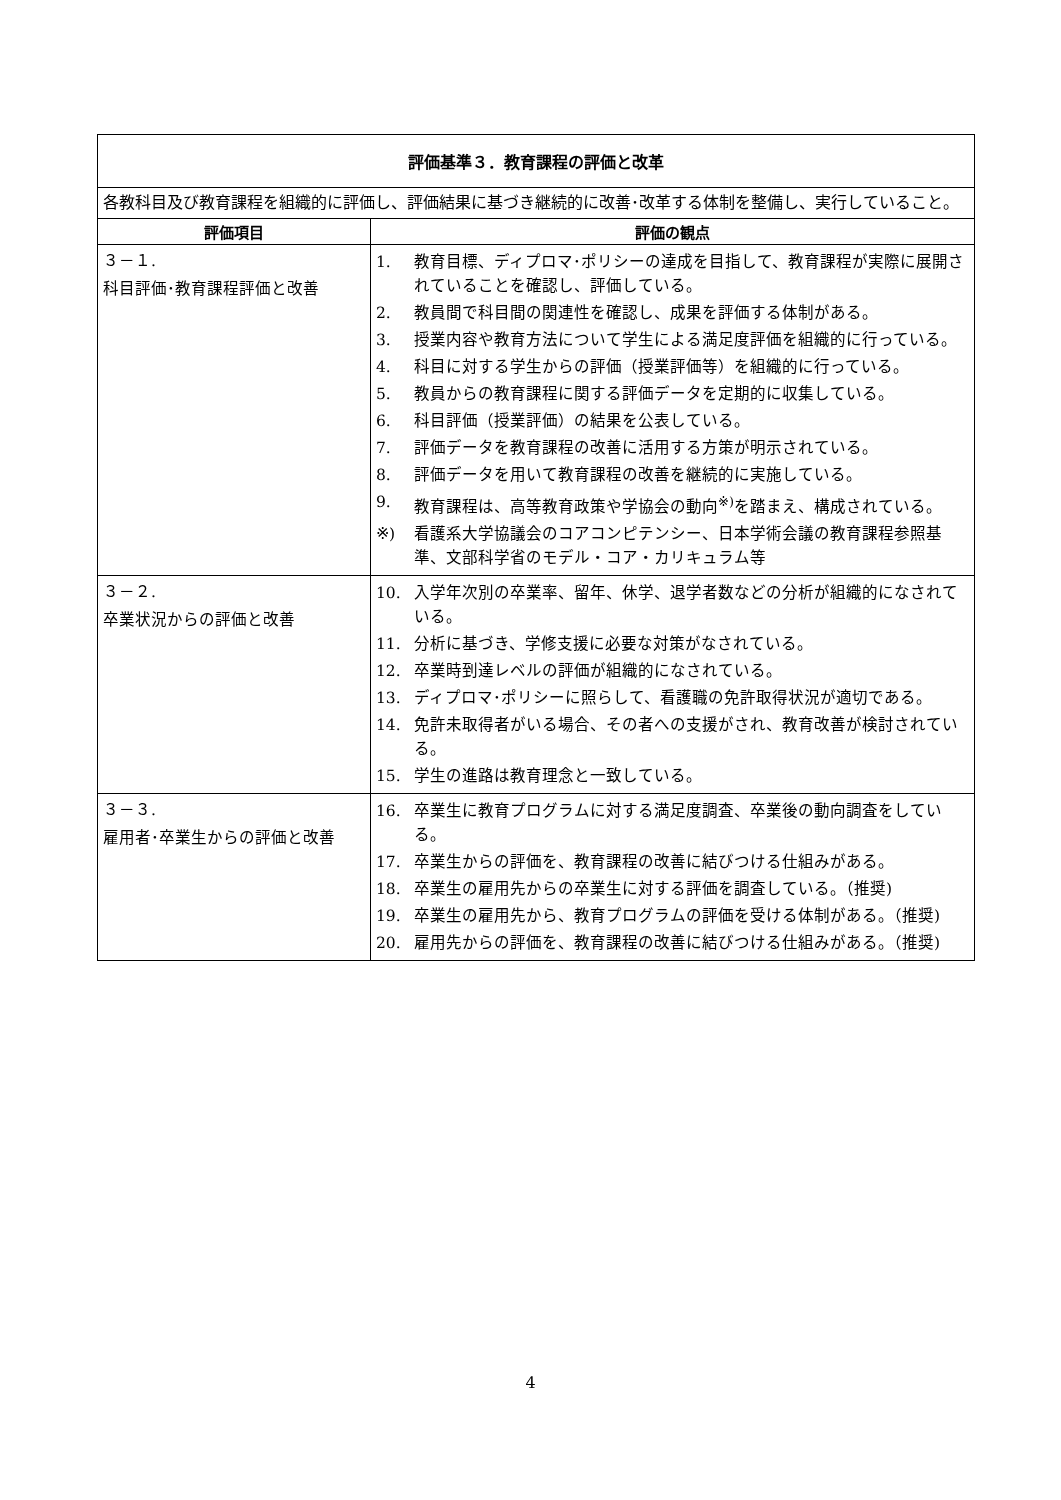| 評価基準３．教育課程の評価と改革 | |
| 各教科目及び教育課程を組織的に評価し、評価結果に基づき継続的に改善･改革する体制を整備し、実行していること。 | |
| 評価項目 | 評価の観点 |
| ３－１. 科目評価･教育課程評価と改善 | 1. 教育目標、ディプロマ･ポリシーの達成を目指して、教育課程が実際に展開されていることを確認し、評価している。 2. 教員間で科目間の関連性を確認し、成果を評価する体制がある。 3. 授業内容や教育方法について学生による満足度評価を組織的に行っている。 4. 科目に対する学生からの評価（授業評価等）を組織的に行っている。 5. 教員からの教育課程に関する評価データを定期的に収集している。 6. 科目評価（授業評価）の結果を公表している。 7. 評価データを教育課程の改善に活用する方策が明示されている。 8. 評価データを用いて教育課程の改善を継続的に実施している。 9. 教育課程は、高等教育政策や学協会の動向<sup>※)</sup>を踏まえ、構成されている。 ※) 看護系大学協議会のコアコンピテンシー、日本学術会議の教育課程参照基準、文部科学省のモデル・コア・カリキュラム等 |
| ３－２. 卒業状況からの評価と改善 | 10. 入学年次別の卒業率、留年、休学、退学者数などの分析が組織的になされている。 11. 分析に基づき、学修支援に必要な対策がなされている。 12. 卒業時到達レベルの評価が組織的になされている。 13. ディプロマ･ポリシーに照らして、看護職の免許取得状況が適切である。 14. 免許未取得者がいる場合、その者への支援がされ、教育改善が検討されている。 15. 学生の進路は教育理念と一致している。 |
| ３－３. 雇用者･卒業生からの評価と改善 | 16. 卒業生に教育プログラムに対する満足度調査、卒業後の動向調査をしている。 17. 卒業生からの評価を、教育課程の改善に結びつける仕組みがある。 18. 卒業生の雇用先からの卒業生に対する評価を調査している。（推奨) 19. 卒業生の雇用先から、教育プログラムの評価を受ける体制がある。（推奨) 20. 雇用先からの評価を、教育課程の改善に結びつける仕組みがある。（推奨) |
4